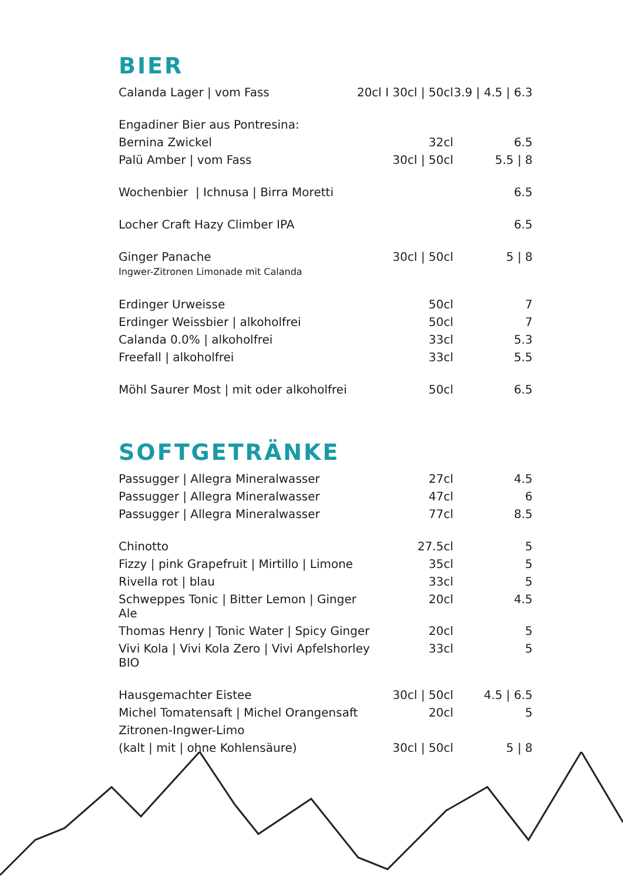BIER
| Calanda Lager / vom Fass | 20cl I 30cl / 50cl | 3.9 / 4.5 / 6.3 |
| Engadiner Bier aus Pontresina: | | |
| Bernina Zwickel | 32cl | 6.5 |
| Palü Amber / vom Fass | 30cl / 50cl | 5.5 / 8 |
| Wochenbier / Ichnusa / Birra Moretti | | 6.5 |
| Locher Craft Hazy Climber IPA | | 6.5 |
| Ginger Panache Ingwer-Zitronen Limonade mit Calanda | 30cl / 50cl | 5 / 8 |
| Erdinger Urweisse | 50cl | 7 |
| Erdinger Weissbier / alkoholfrei | 50cl | 7 |
| Calanda 0.0% / alkoholfrei | 33cl | 5.3 |
| Freefall / alkoholfrei | 33cl | 5.5 |
| Möhl Saurer Most / mit oder alkoholfrei | 50cl | 6.5 |
SOFTGETRÄNKE
| Passugger / Allegra Mineralwasser | 27cl | 4.5 |
| Passugger / Allegra Mineralwasser | 47cl | 6 |
| Passugger / Allegra Mineralwasser | 77cl | 8.5 |
| Chinotto | 27.5cl | 5 |
| Fizzy / pink Grapefruit / Mirtillo / Limone | 35cl | 5 |
| Rivella rot / blau | 33cl | 5 |
| Schweppes Tonic / Bitter Lemon / Ginger Ale | 20cl | 4.5 |
| Thomas Henry / Tonic Water / Spicy Ginger | 20cl | 5 |
| Vivi Kola / Vivi Kola Zero / Vivi Apfelshorley BIO | 33cl | 5 |
| Hausgemachter Eistee | 30cl / 50cl | 4.5 / 6.5 |
| Michel Tomatensaft / Michel Orangensaft | 20cl | 5 |
| Zitronen-Ingwer-Limo | | |
| (kalt / mit / ohne Kohlensäure) | 30cl / 50cl | 5 / 8 |